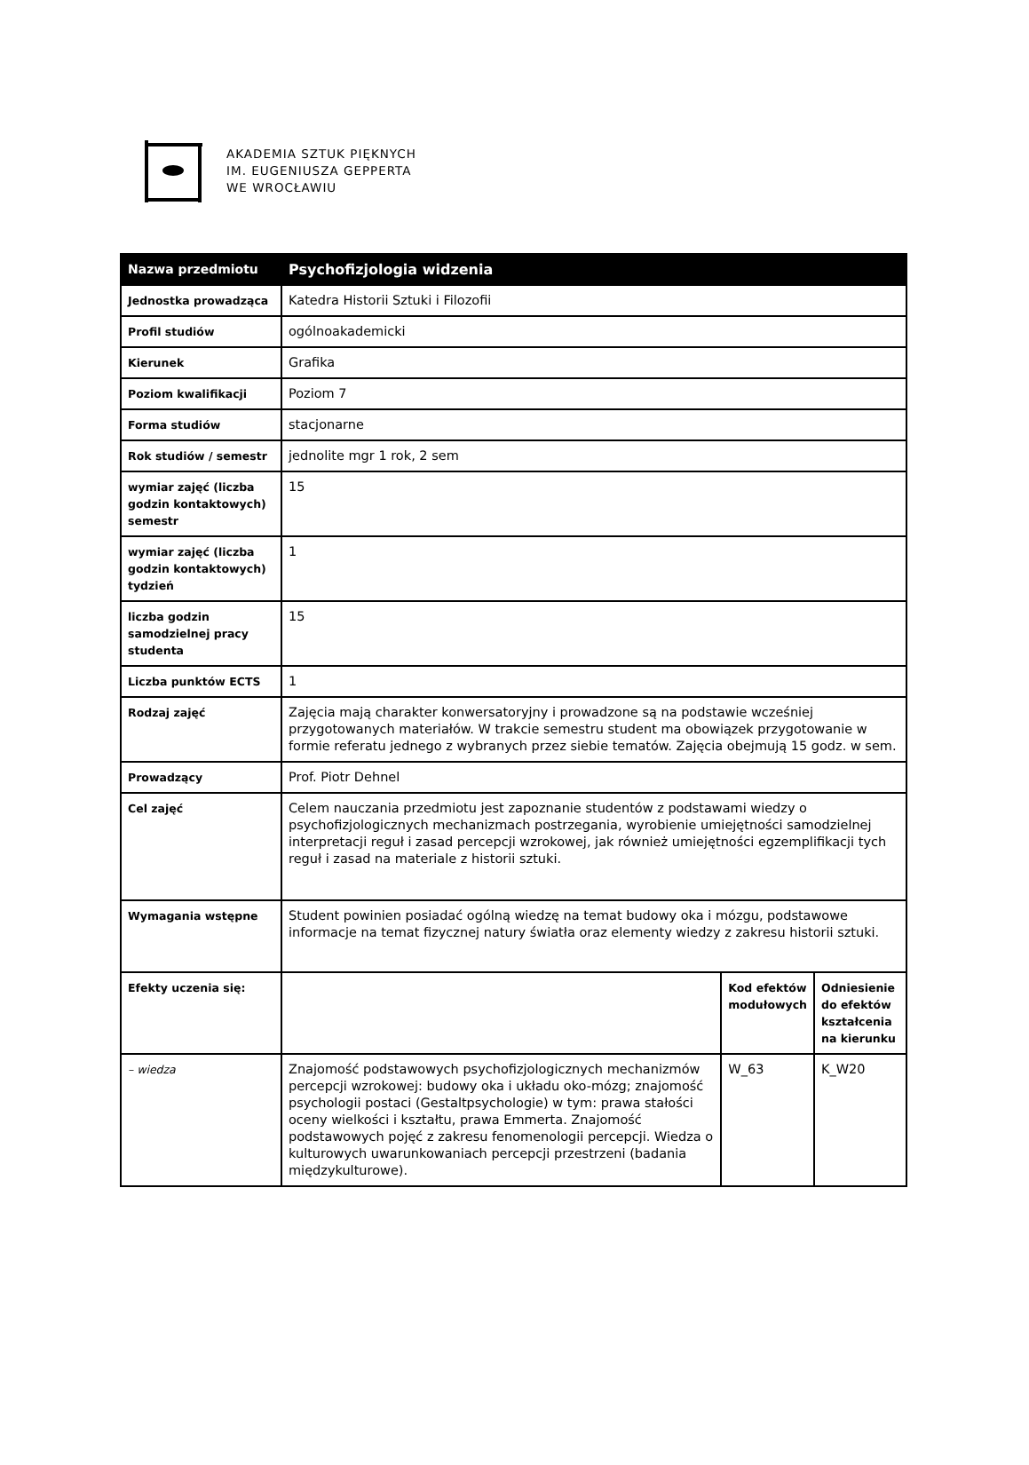AKADEMIA SZTUK PIĘKNYCH
IM. EUGENIUSZA GEPPERTA
WE WROCŁAWIU
| Nazwa przedmiotu | Psychofizjologia widzenia | | |
| Jednostka prowadząca | Katedra Historii Sztuki i Filozofii | | |
| Profil studiów | ogólnoakademicki | | |
| Kierunek | Grafika | | |
| Poziom kwalifikacji | Poziom 7 | | |
| Forma studiów | stacjonarne | | |
| Rok studiów / semestr | jednolite mgr 1 rok, 2 sem | | |
| wymiar zajęć (liczba godzin kontaktowych) semestr | 15 | | |
| wymiar zajęć (liczba godzin kontaktowych) tydzień | 1 | | |
| liczba godzin samodzielnej pracy studenta | 15 | | |
| Liczba punktów ECTS | 1 | | |
| Rodzaj zajęć | Zajęcia mają charakter konwersatoryjny i prowadzone są na podstawie wcześniej przygotowanych materiałów. W trakcie semestru student ma obowiązek przygotowanie w formie referatu jednego z wybranych przez siebie tematów. Zajęcia obejmują 15 godz. w sem. | | |
| Prowadzący | Prof. Piotr Dehnel | | |
| Cel zajęć | Celem nauczania przedmiotu jest zapoznanie studentów z podstawami wiedzy o psychofizjologicznych mechanizmach postrzegania, wyrobienie umiejętności samodzielnej interpretacji reguł i zasad percepcji wzrokowej, jak również umiejętności egzemplifikacji tych reguł i zasad na materiale z historii sztuki. | | |
| Wymagania wstępne | Student powinien posiadać ogólną wiedzę na temat budowy oka i mózgu, podstawowe informacje na temat fizycznej natury światła oraz elementy wiedzy z zakresu historii sztuki. | | |
| Efekty uczenia się: | | Kod efektów modułowych | Odniesienie do efektów kształcenia na kierunku |
| – wiedza | Znajomość podstawowych psychofizjologicznych mechanizmów percepcji wzrokowej: budowy oka i układu oko-mózg; znajomość psychologii postaci (Gestaltpsychologie) w tym: prawa stałości oceny wielkości i kształtu, prawa Emmerta. Znajomość podstawowych pojęć z zakresu fenomenologii percepcji. Wiedza o kulturowych uwarunkowaniach percepcji przestrzeni (badania międzykulturowe). | W_63 | K_W20 |